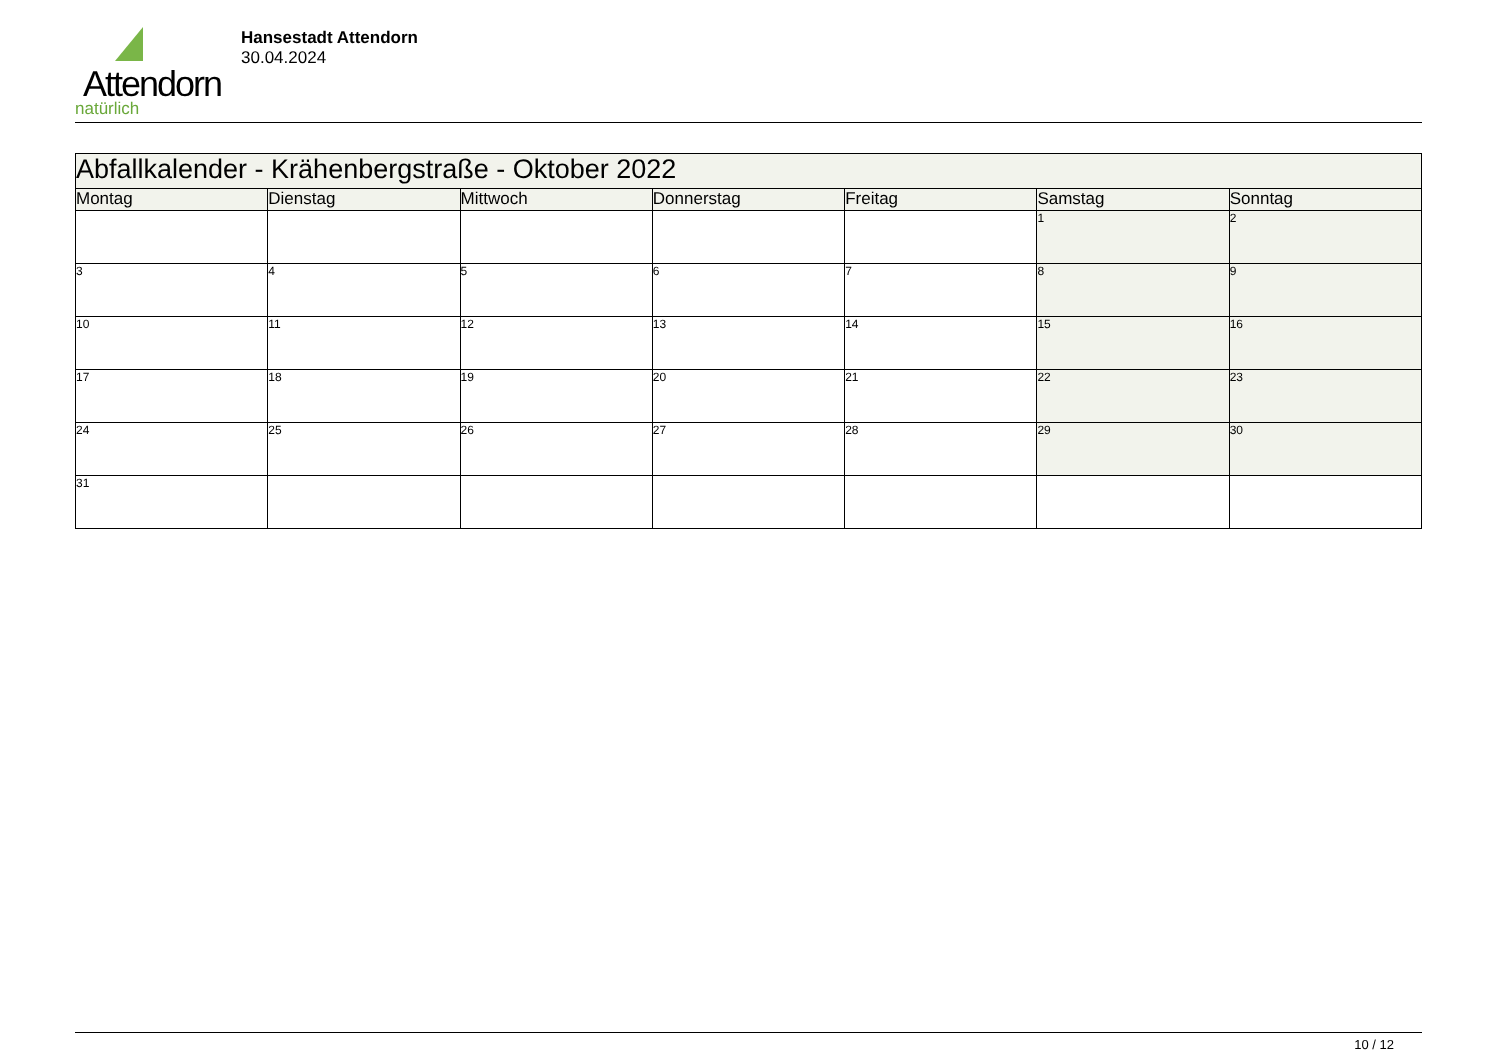Attendorn
natürlich
Hansestadt Attendorn
30.04.2024
| Abfallkalender - Krähenbergstraße - Oktober 2022 | | | | | | |
| Montag | Dienstag | Mittwoch | Donnerstag | Freitag | Samstag | Sonntag |
| | | | | | 1 | 2 |
| 3 | 4 | 5 | 6 | 7 | 8 | 9 |
| 10 | 11 | 12 | 13 | 14 | 15 | 16 |
| 17 | 18 | 19 | 20 | 21 | 22 | 23 |
| 24 | 25 | 26 | 27 | 28 | 29 | 30 |
| 31 | | | | | | |
10 / 12